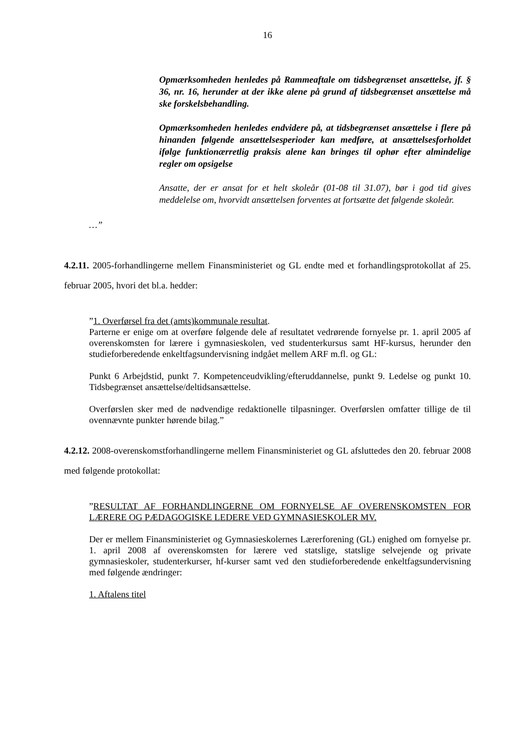16
Opmærksomheden henledes på Rammeaftale om tidsbegrænset ansættelse, jf. § 36, nr. 16, herunder at der ikke alene på grund af tidsbegrænset ansættelse må ske forskelsbehandling.
Opmærksomheden henledes endvidere på, at tidsbegrænset ansættelse i flere på hinanden følgende ansættelsesperioder kan medføre, at ansættelsesforholdet ifølge funktionærretlig praksis alene kan bringes til ophør efter almindelige regler om opsigelse
Ansatte, der er ansat for et helt skoleår (01-08 til 31.07), bør i god tid gives meddelelse om, hvorvidt ansættelsen forventes at fortsætte det følgende skoleår.
…”
4.2.11. 2005-forhandlingerne mellem Finansministeriet og GL endte med et forhandlings­protokollat af 25. februar 2005, hvori det bl.a. hedder:
”1. Overførsel fra det (amts)kommunale resultat.
Parterne er enige om at overføre følgende dele af resultatet vedrørende fornyelse pr. 1. april 2005 af overenskomsten for lærere i gymnasieskolen, ved studenterkursus samt HF-kursus, herunder den studieforberedende enkeltfagsundervisning indgået mellem ARF m.fl. og GL:
Punkt 6 Arbejdstid, punkt 7. Kompetenceudvikling/efteruddannelse, punkt 9. Ledelse og punkt 10. Tidsbegrænset ansættelse/deltidsansættelse.
Overførslen sker med de nødvendige redaktionelle tilpasninger. Overførslen omfatter tillige de til ovennævnte punkter hørende bilag.”
4.2.12. 2008-overenskomstforhandlingerne mellem Finansministeriet og GL afsluttedes den 20. februar 2008 med følgende protokollat:
”RESULTAT AF FORHANDLINGERNE OM FORNYELSE AF OVERENSKOMSTEN FOR LÆRERE OG PÆDAGOGISKE LEDERE VED GYMNASIESKOLER MV.
Der er mellem Finansministeriet og Gymnasieskolernes Lærerforening (GL) enighed om fornyelse pr. 1. april 2008 af overenskomsten for lærere ved statslige, statslige selvejende og private gymnasieskoler, studenterkurser, hf-kurser samt ved den studie­forberedende enkeltfagsundervisning med følgende ændringer:
1. Aftalens titel